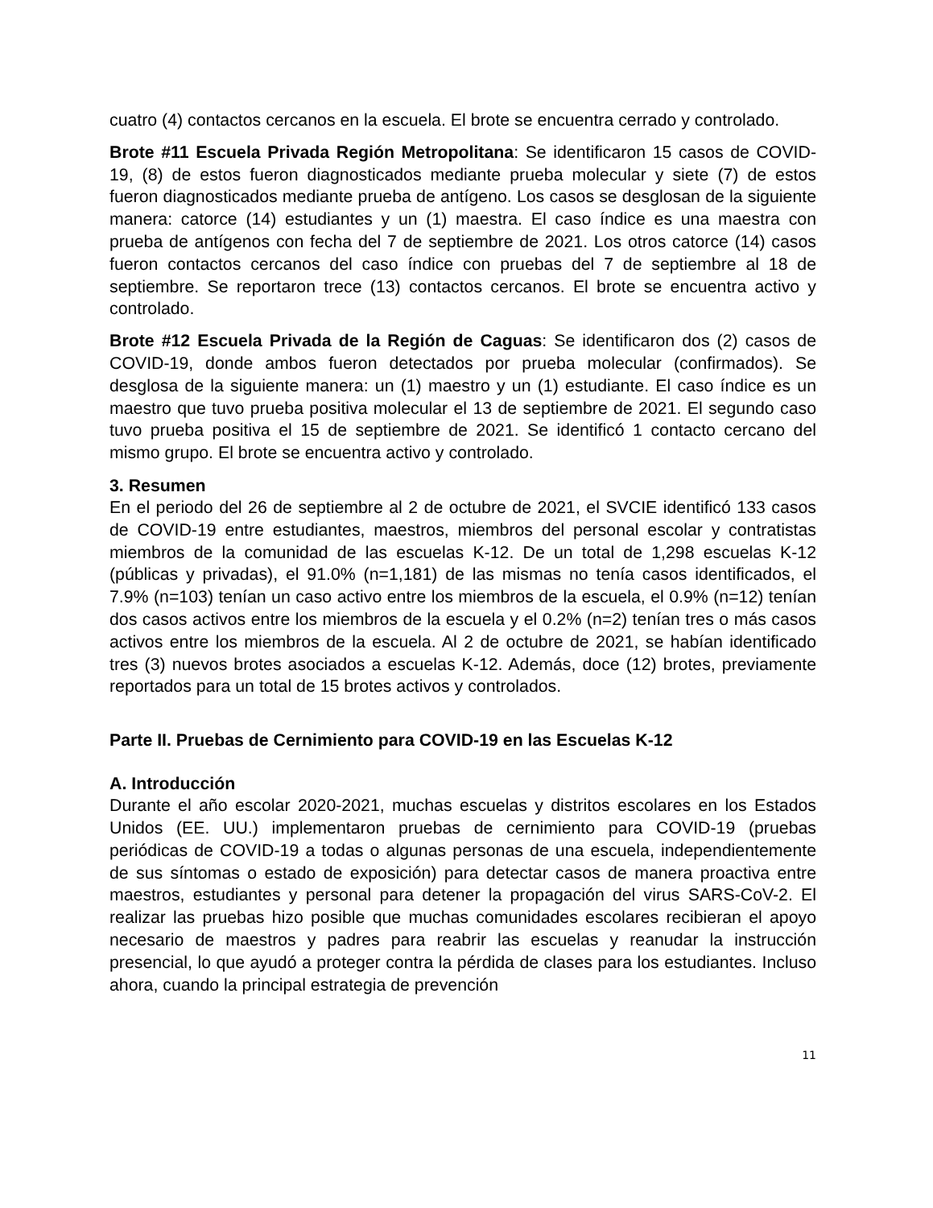cuatro (4) contactos cercanos en la escuela. El brote se encuentra cerrado y controlado.
Brote #11 Escuela Privada Región Metropolitana: Se identificaron 15 casos de COVID-19, (8) de estos fueron diagnosticados mediante prueba molecular y siete (7) de estos fueron diagnosticados mediante prueba de antígeno. Los casos se desglosan de la siguiente manera: catorce (14) estudiantes y un (1) maestra. El caso índice es una maestra con prueba de antígenos con fecha del 7 de septiembre de 2021. Los otros catorce (14) casos fueron contactos cercanos del caso índice con pruebas del 7 de septiembre al 18 de septiembre. Se reportaron trece (13) contactos cercanos. El brote se encuentra activo y controlado.
Brote #12 Escuela Privada de la Región de Caguas: Se identificaron dos (2) casos de COVID-19, donde ambos fueron detectados por prueba molecular (confirmados). Se desglosa de la siguiente manera: un (1) maestro y un (1) estudiante. El caso índice es un maestro que tuvo prueba positiva molecular el 13 de septiembre de 2021. El segundo caso tuvo prueba positiva el 15 de septiembre de 2021. Se identificó 1 contacto cercano del mismo grupo. El brote se encuentra activo y controlado.
3. Resumen
En el periodo del 26 de septiembre al 2 de octubre de 2021, el SVCIE identificó 133 casos de COVID-19 entre estudiantes, maestros, miembros del personal escolar y contratistas miembros de la comunidad de las escuelas K-12. De un total de 1,298 escuelas K-12 (públicas y privadas), el 91.0% (n=1,181) de las mismas no tenía casos identificados, el 7.9% (n=103) tenían un caso activo entre los miembros de la escuela, el 0.9% (n=12) tenían dos casos activos entre los miembros de la escuela y el 0.2% (n=2) tenían tres o más casos activos entre los miembros de la escuela. Al 2 de octubre de 2021, se habían identificado tres (3) nuevos brotes asociados a escuelas K-12. Además, doce (12) brotes, previamente reportados para un total de 15 brotes activos y controlados.
Parte II. Pruebas de Cernimiento para COVID-19 en las Escuelas K-12
A. Introducción
Durante el año escolar 2020-2021, muchas escuelas y distritos escolares en los Estados Unidos (EE. UU.) implementaron pruebas de cernimiento para COVID-19 (pruebas periódicas de COVID-19 a todas o algunas personas de una escuela, independientemente de sus síntomas o estado de exposición) para detectar casos de manera proactiva entre maestros, estudiantes y personal para detener la propagación del virus SARS-CoV-2. El realizar las pruebas hizo posible que muchas comunidades escolares recibieran el apoyo necesario de maestros y padres para reabrir las escuelas y reanudar la instrucción presencial, lo que ayudó a proteger contra la pérdida de clases para los estudiantes. Incluso ahora, cuando la principal estrategia de prevención
11